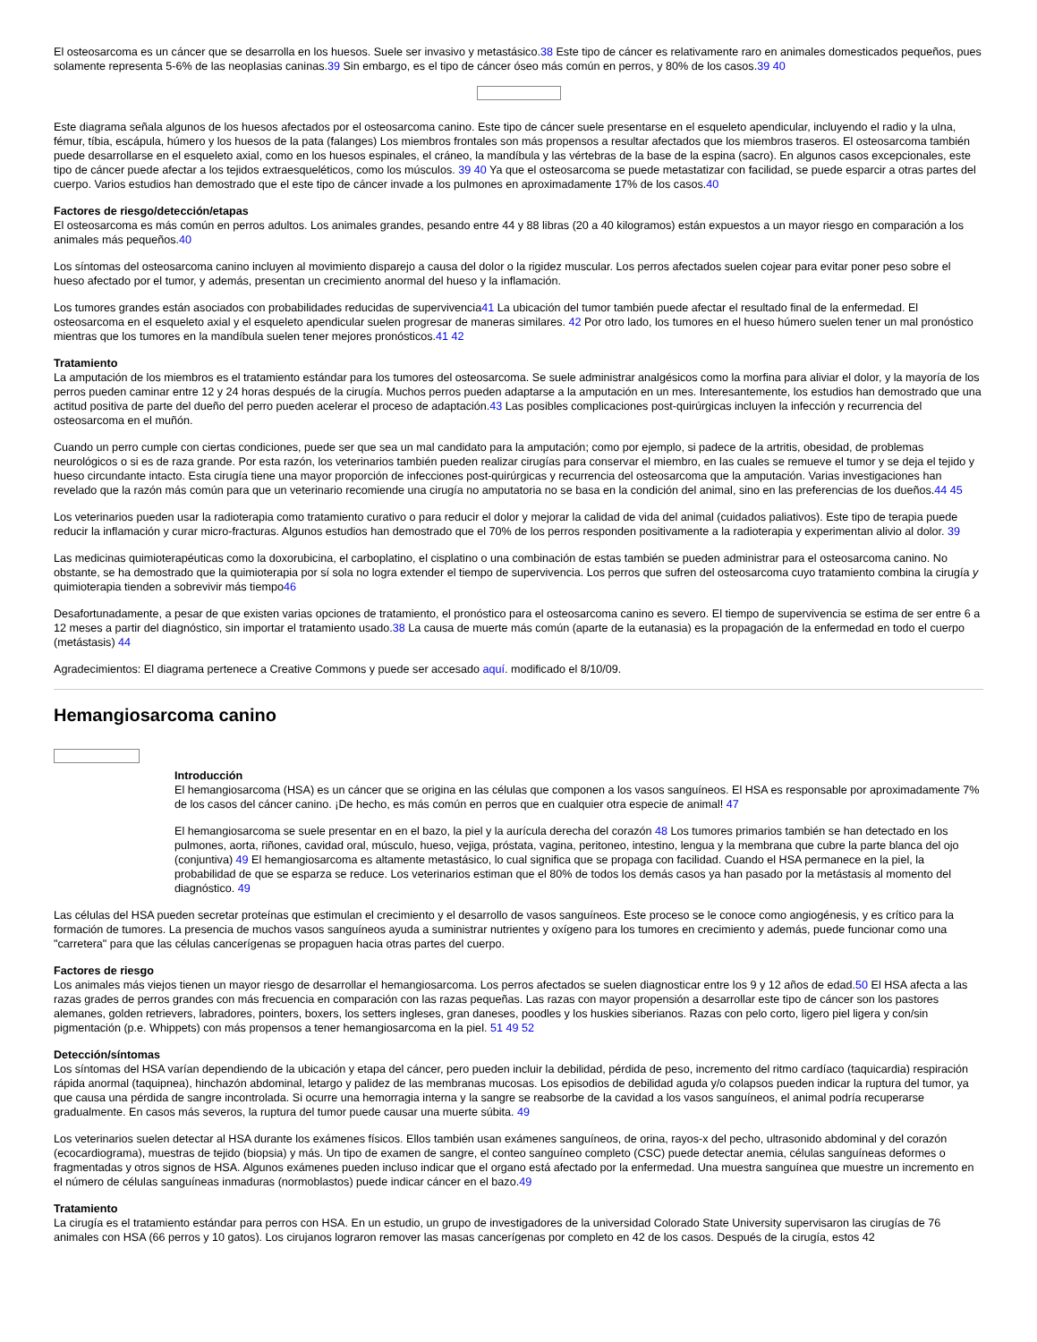El osteosarcoma es un cáncer que se desarrolla en los huesos. Suele ser invasivo y metastásico.38 Este tipo de cáncer es relativamente raro en animales domesticados pequeños, pues solamente representa 5-6% de las neoplasias caninas.39 Sin embargo, es el tipo de cáncer óseo más común en perros, y 80% de los casos.39 40
Este diagrama señala algunos de los huesos afectados por el osteosarcoma canino. Este tipo de cáncer suele presentarse en el esqueleto apendicular, incluyendo el radio y la ulna, fémur, tíbia, escápula, húmero y los huesos de la pata (falanges) Los miembros frontales son más propensos a resultar afectados que los miembros traseros. El osteosarcoma también puede desarrollarse en el esqueleto axial, como en los huesos espinales, el cráneo, la mandíbula y las vértebras de la base de la espina (sacro). En algunos casos excepcionales, este tipo de cáncer puede afectar a los tejidos extraesqueléticos, como los músculos. 39 40 Ya que el osteosarcoma se puede metastatizar con facilidad, se puede esparcir a otras partes del cuerpo. Varios estudios han demostrado que el este tipo de cáncer invade a los pulmones en aproximadamente 17% de los casos.40
Factores de riesgo/detección/etapas
El osteosarcoma es más común en perros adultos. Los animales grandes, pesando entre 44 y 88 libras (20 a 40 kilogramos) están expuestos a un mayor riesgo en comparación a los animales más pequeños.40
Los síntomas del osteosarcoma canino incluyen al movimiento disparejo a causa del dolor o la rigidez muscular. Los perros afectados suelen cojear para evitar poner peso sobre el hueso afectado por el tumor, y además, presentan un crecimiento anormal del hueso y la inflamación.
Los tumores grandes están asociados con probabilidades reducidas de supervivencia41 La ubicación del tumor también puede afectar el resultado final de la enfermedad. El osteosarcoma en el esqueleto axial y el esqueleto apendicular suelen progresar de maneras similares. 42 Por otro lado, los tumores en el hueso húmero suelen tener un mal pronóstico mientras que los tumores en la mandíbula suelen tener mejores pronósticos.41 42
Tratamiento
La amputación de los miembros es el tratamiento estándar para los tumores del osteosarcoma. Se suele administrar analgésicos como la morfina para aliviar el dolor, y la mayoría de los perros pueden caminar entre 12 y 24 horas después de la cirugía. Muchos perros pueden adaptarse a la amputación en un mes. Interesantemente, los estudios han demostrado que una actitud positiva de parte del dueño del perro pueden acelerar el proceso de adaptación.43 Las posibles complicaciones post-quirúrgicas incluyen la infección y recurrencia del osteosarcoma en el muñón.
Cuando un perro cumple con ciertas condiciones, puede ser que sea un mal candidato para la amputación; como por ejemplo, si padece de la artritis, obesidad, de problemas neurológicos o si es de raza grande. Por esta razón, los veterinarios también pueden realizar cirugías para conservar el miembro, en las cuales se remueve el tumor y se deja el tejido y hueso circundante intacto. Esta cirugía tiene una mayor proporción de infecciones post-quirúrgicas y recurrencia del osteosarcoma que la amputación. Varias investigaciones han revelado que la razón más común para que un veterinario recomiende una cirugía no amputatoria no se basa en la condición del animal, sino en las preferencias de los dueños.44 45
Los veterinarios pueden usar la radioterapia como tratamiento curativo o para reducir el dolor y mejorar la calidad de vida del animal (cuidados paliativos). Este tipo de terapia puede reducir la inflamación y curar micro-fracturas. Algunos estudios han demostrado que el 70% de los perros responden positivamente a la radioterapia y experimentan alivio al dolor. 39
Las medicinas quimioterapéuticas como la doxorubicina, el carboplatino, el cisplatino o una combinación de estas también se pueden administrar para el osteosarcoma canino. No obstante, se ha demostrado que la quimioterapia por sí sola no logra extender el tiempo de supervivencia. Los perros que sufren del osteosarcoma cuyo tratamiento combina la cirugía y quimioterapia tienden a sobrevivir más tiempo46
Desafortunadamente, a pesar de que existen varias opciones de tratamiento, el pronóstico para el osteosarcoma canino es severo. El tiempo de supervivencia se estima de ser entre 6 a 12 meses a partir del diagnóstico, sin importar el tratamiento usado.38 La causa de muerte más común (aparte de la eutanasia) es la propagación de la enfermedad en todo el cuerpo (metástasis) 44
Agradecimientos: El diagrama pertenece a Creative Commons y puede ser accesado aquí. modificado el 8/10/09.
Hemangiosarcoma canino
Introducción
El hemangiosarcoma (HSA) es un cáncer que se origina en las células que componen a los vasos sanguíneos. El HSA es responsable por aproximadamente 7% de los casos del cáncer canino. ¡De hecho, es más común en perros que en cualquier otra especie de animal! 47
El hemangiosarcoma se suele presentar en en el bazo, la piel y la aurícula derecha del corazón 48 Los tumores primarios también se han detectado en los pulmones, aorta, riñones, cavidad oral, músculo, hueso, vejiga, próstata, vagina, peritoneo, intestino, lengua y la membrana que cubre la parte blanca del ojo (conjuntiva) 49 El hemangiosarcoma es altamente metastásico, lo cual significa que se propaga con facilidad. Cuando el HSA permanece en la piel, la probabilidad de que se esparza se reduce. Los veterinarios estiman que el 80% de todos los demás casos ya han pasado por la metástasis al momento del diagnóstico. 49
Las células del HSA pueden secretar proteínas que estimulan el crecimiento y el desarrollo de vasos sanguíneos. Este proceso se le conoce como angiogénesis, y es crítico para la formación de tumores. La presencia de muchos vasos sanguíneos ayuda a suministrar nutrientes y oxígeno para los tumores en crecimiento y además, puede funcionar como una "carretera" para que las células cancerígenas se propaguen hacia otras partes del cuerpo.
Factores de riesgo
Los animales más viejos tienen un mayor riesgo de desarrollar el hemangiosarcoma. Los perros afectados se suelen diagnosticar entre los 9 y 12 años de edad.50 El HSA afecta a las razas grades de perros grandes con más frecuencia en comparación con las razas pequeñas. Las razas con mayor propensión a desarrollar este tipo de cáncer son los pastores alemanes, golden retrievers, labradores, pointers, boxers, los setters ingleses, gran daneses, poodles y los huskies siberianos. Razas con pelo corto, ligero piel ligera y con/sin pigmentación (p.e. Whippets) con más propensos a tener hemangiosarcoma en la piel. 51 49 52
Detección/síntomas
Los síntomas del HSA varían dependiendo de la ubicación y etapa del cáncer, pero pueden incluir la debilidad, pérdida de peso, incremento del ritmo cardíaco (taquicardia) respiración rápida anormal (taquipnea), hinchazón abdominal, letargo y palidez de las membranas mucosas. Los episodios de debilidad aguda y/o colapsos pueden indicar la ruptura del tumor, ya que causa una pérdida de sangre incontrolada. Si ocurre una hemorragia interna y la sangre se reabsorbe de la cavidad a los vasos sanguíneos, el animal podría recuperarse gradualmente. En casos más severos, la ruptura del tumor puede causar una muerte súbita. 49
Los veterinarios suelen detectar al HSA durante los exámenes físicos. Ellos también usan exámenes sanguíneos, de orina, rayos-x del pecho, ultrasonido abdominal y del corazón (ecocardiograma), muestras de tejido (biopsia) y más. Un tipo de examen de sangre, el conteo sanguíneo completo (CSC) puede detectar anemia, células sanguíneas deformes o fragmentadas y otros signos de HSA. Algunos exámenes pueden incluso indicar que el organo está afectado por la enfermedad. Una muestra sanguínea que muestre un incremento en el número de células sanguíneas inmaduras (normoblastos) puede indicar cáncer en el bazo.49
Tratamiento
La cirugía es el tratamiento estándar para perros con HSA. En un estudio, un grupo de investigadores de la universidad Colorado State University supervisaron las cirugías de 76 animales con HSA (66 perros y 10 gatos). Los cirujanos lograron remover las masas cancerígenas por completo en 42 de los casos. Después de la cirugía, estos 42